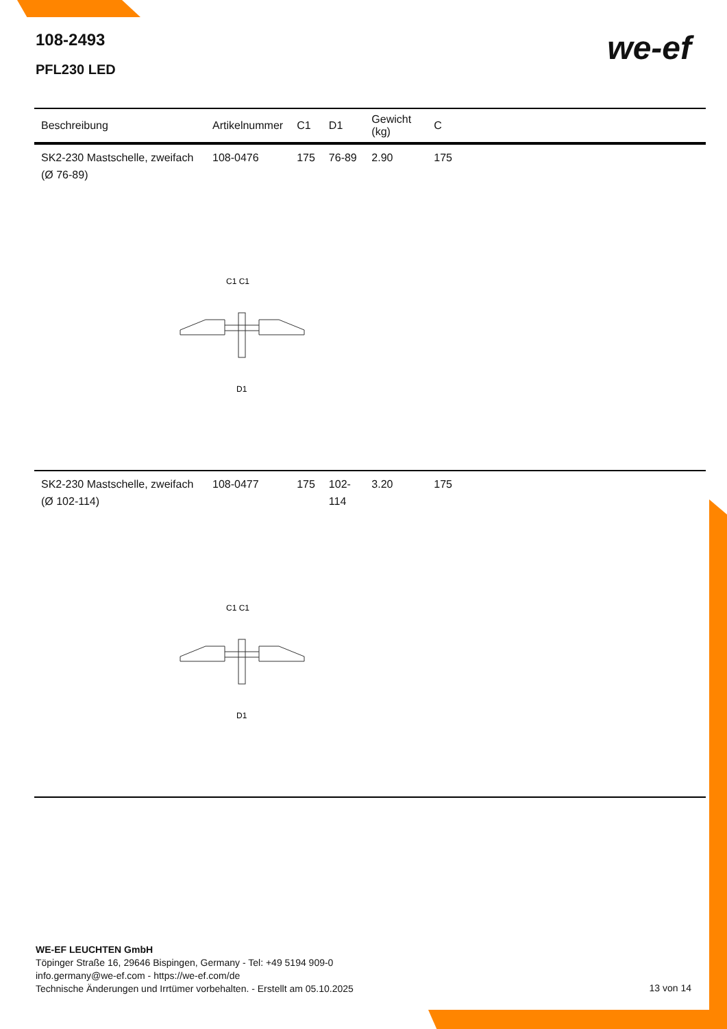108-2493
PFL230 LED
we-ef
| Beschreibung | Artikelnummer | C1 | D1 | Gewicht (kg) | C | |
| --- | --- | --- | --- | --- | --- | --- |
| SK2-230 Mastschelle, zweifach (Ø 76-89) | 108-0476 | 175 | 76-89 | 2.90 | 175 | |
| C1 C1 D1 | | | | | | |
| SK2-230 Mastschelle, zweifach (Ø 102-114) | 108-0477 | 175 | 102-114 | 3.20 | 175 | |
| C1 C1 D1 | | | | | | |
WE-EF LEUCHTEN GmbH
Töpinger Straße 16, 29646 Bispingen, Germany - Tel: +49 5194 909-0
info.germany@we-ef.com - https://we-ef.com/de
Technische Änderungen und Irrtümer vorbehalten. - Erstellt am 05.10.2025
13 von 14